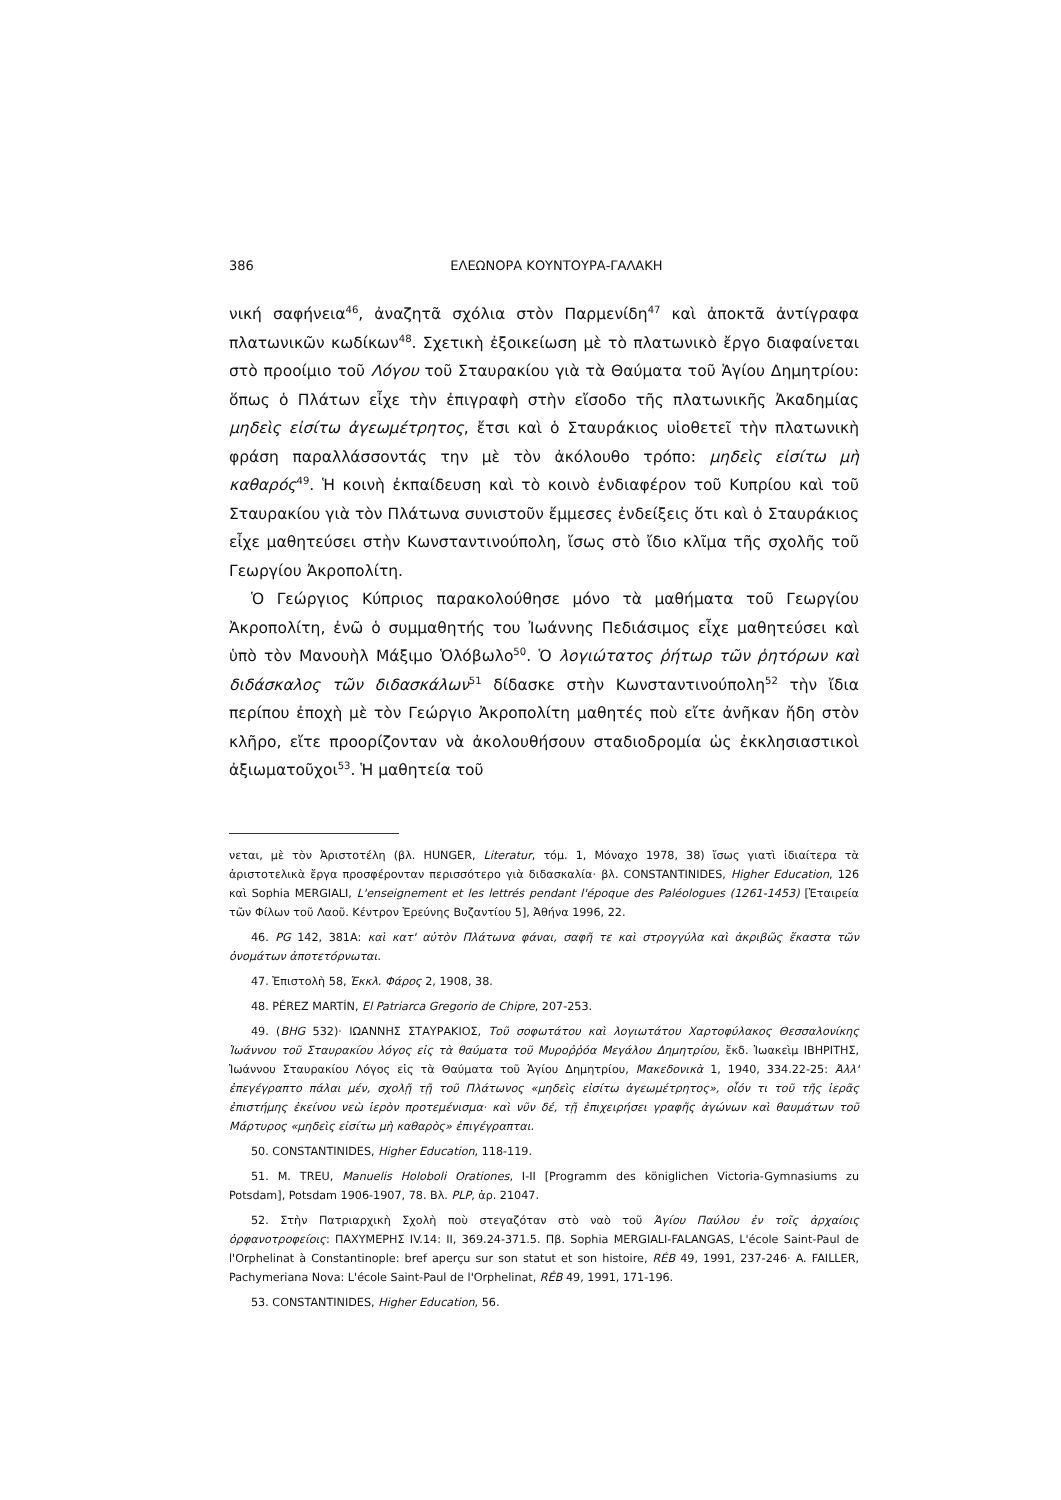386 ΕΛΕΩΝΟΡΑ ΚΟΥΝΤΟΥΡΑ-ΓΑΛΑΚΗ
νική σαφήνεια<sup>46</sup>, ἀναζητᾶ σχόλια στὸν Παρμενίδη<sup>47</sup> καὶ ἀποκτᾶ ἀντίγραφα πλατωνικῶν κωδίκων<sup>48</sup>. Σχετικὴ ἐξοικείωση μὲ τὸ πλατωνικὸ ἔργο διαφαίνεται στὸ προοίμιο τοῦ Λόγου τοῦ Σταυρακίου γιὰ τὰ Θαύματα τοῦ Ἁγίου Δημητρίου: ὅπως ὁ Πλάτων εἶχε τὴν ἐπιγραφὴ στὴν εἴσοδο τῆς πλατωνικῆς Ἀκαδημίας μηδεὶς εἰσίτω ἀγεωμέτρητος, ἔτσι καὶ ὁ Σταυράκιος υἱοθετεῖ τὴν πλατωνικὴ φράση παραλλάσσοντάς την μὲ τὸν ἀκόλουθο τρόπο: μηδεὶς εἰσίτω μὴ καθαρός<sup>49</sup>. Ἡ κοινὴ ἐκπαίδευση καὶ τὸ κοινὸ ἐνδιαφέρον τοῦ Κυπρίου καὶ τοῦ Σταυρακίου γιὰ τὸν Πλάτωνα συνιστοῦν ἔμμεσες ἐνδείξεις ὅτι καὶ ὁ Σταυράκιος εἶχε μαθητεύσει στὴν Κωνσταντινούπολη, ἴσως στὸ ἴδιο κλῖμα τῆς σχολῆς τοῦ Γεωργίου Ἀκροπολίτη.
Ὁ Γεώργιος Κύπριος παρακολούθησε μόνο τὰ μαθήματα τοῦ Γεωργίου Ἀκροπολίτη, ἐνῶ ὁ συμμαθητής του Ἰωάννης Πεδιάσιμος εἶχε μαθητεύσει καὶ ὑπὸ τὸν Μανουὴλ Μάξιμο Ὁλόβωλο<sup>50</sup>. Ὁ λογιώτατος ῥήτωρ τῶν ῥητόρων καὶ διδάσκαλος τῶν διδασκάλων<sup>51</sup> δίδασκε στὴν Κωνσταντινούπολη<sup>52</sup> τὴν ἴδια περίπου ἐποχὴ μὲ τὸν Γεώργιο Ἀκροπολίτη μαθητές ποὺ εἴτε ἀνῆκαν ἤδη στὸν κλῆρο, εἴτε προορίζονταν νὰ ἀκολουθήσουν σταδιοδρομία ὡς ἐκκλησιαστικοὶ ἀξιωματοῦχοι<sup>53</sup>. Ἡ μαθητεία τοῦ
νεται, μὲ τὸν Ἀριστοτέλη (βλ. HUNGER, Literatur, τόμ. 1, Μόναχο 1978, 38) ἴσως γιατὶ ἰδιαίτερα τὰ ἀριστοτελικὰ ἔργα προσφέρονταν περισσότερο γιὰ διδασκαλία· βλ. CONSTANTINIDES, Higher Education, 126 καὶ Sophia MERGIALI, L'enseignement et les lettrés pendant l'époque des Paléologues (1261-1453) [Ἑταιρεία τῶν Φίλων τοῦ Λαοῦ. Κέντρον Ἐρεύνης Βυζαντίου 5], Ἀθήνα 1996, 22.
46. PG 142, 381A: καὶ κατ' αὐτὸν Πλάτωνα φάναι, σαφῆ τε καὶ στρογγύλα καὶ ἀκριβῶς ἕκαστα τῶν ὀνομάτων ἀποτετόρνωται.
47. Ἐπιστολὴ 58, Ἐκκλ. Φάρος 2, 1908, 38.
48. PÉREZ MARTÍN, El Patriarca Gregorio de Chipre, 207-253.
49. (BHG 532)· ΙΩΑΝΝΗΣ ΣΤΑΥΡΑΚΙΟΣ, Τοῦ σοφωτάτου καὶ λογιωτάτου Χαρτοφύλακος Θεσσαλονίκης Ἰωάννου τοῦ Σταυρακίου λόγος εἰς τὰ θαύματα τοῦ Μυροῤῥόα Μεγάλου Δημητρίου, ἔκδ. Ἰωακεὶμ ΙΒΗΡΙΤΗΣ, Ἰωάννου Σταυρακίου Λόγος εἰς τὰ Θαύματα τοῦ Ἁγίου Δημητρίου, Μακεδονικὰ 1, 1940, 334.22-25: Ἀλλ' ἐπεγέγραπτο πάλαι μέν, σχολῇ τῇ τοῦ Πλάτωνος «μηδεὶς εἰσίτω ἀγεωμέτρητος», οἷόν τι τοῦ τῆς ἱερᾶς ἐπιστήμης ἐκείνου νεὼ ἱερὸν προτεμένισμα· καὶ νῦν δέ, τῇ ἐπιχειρήσει γραφῆς ἀγώνων καὶ θαυμάτων τοῦ Μάρτυρος «μηδεὶς εἰσίτω μὴ καθαρὸς» ἐπιγέγραπται.
50. CONSTANTINIDES, Higher Education, 118-119.
51. M. TREU, Manuelis Holoboli Orationes, I-II [Programm des königlichen Victoria-Gymnasiums zu Potsdam], Potsdam 1906-1907, 78. Βλ. PLP, ἀρ. 21047.
52. Στὴν Πατριαρχικὴ Σχολὴ ποὺ στεγαζόταν στὸ ναὸ τοῦ Ἁγίου Παύλου ἐν τοῖς ἀρχαίοις ὀρφανοτροφείοις: ΠΑΧΥΜΕΡΗΣ IV.14: II, 369.24-371.5. Πβ. Sophia MERGIALI-FALANGAS, L'école Saint-Paul de l'Orphelinat à Constantinople: bref aperçu sur son statut et son histoire, RÉB 49, 1991, 237-246· A. FAILLER, Pachymeriana Nova: L'école Saint-Paul de l'Orphelinat, RÉB 49, 1991, 171-196.
53. CONSTANTINIDES, Higher Education, 56.